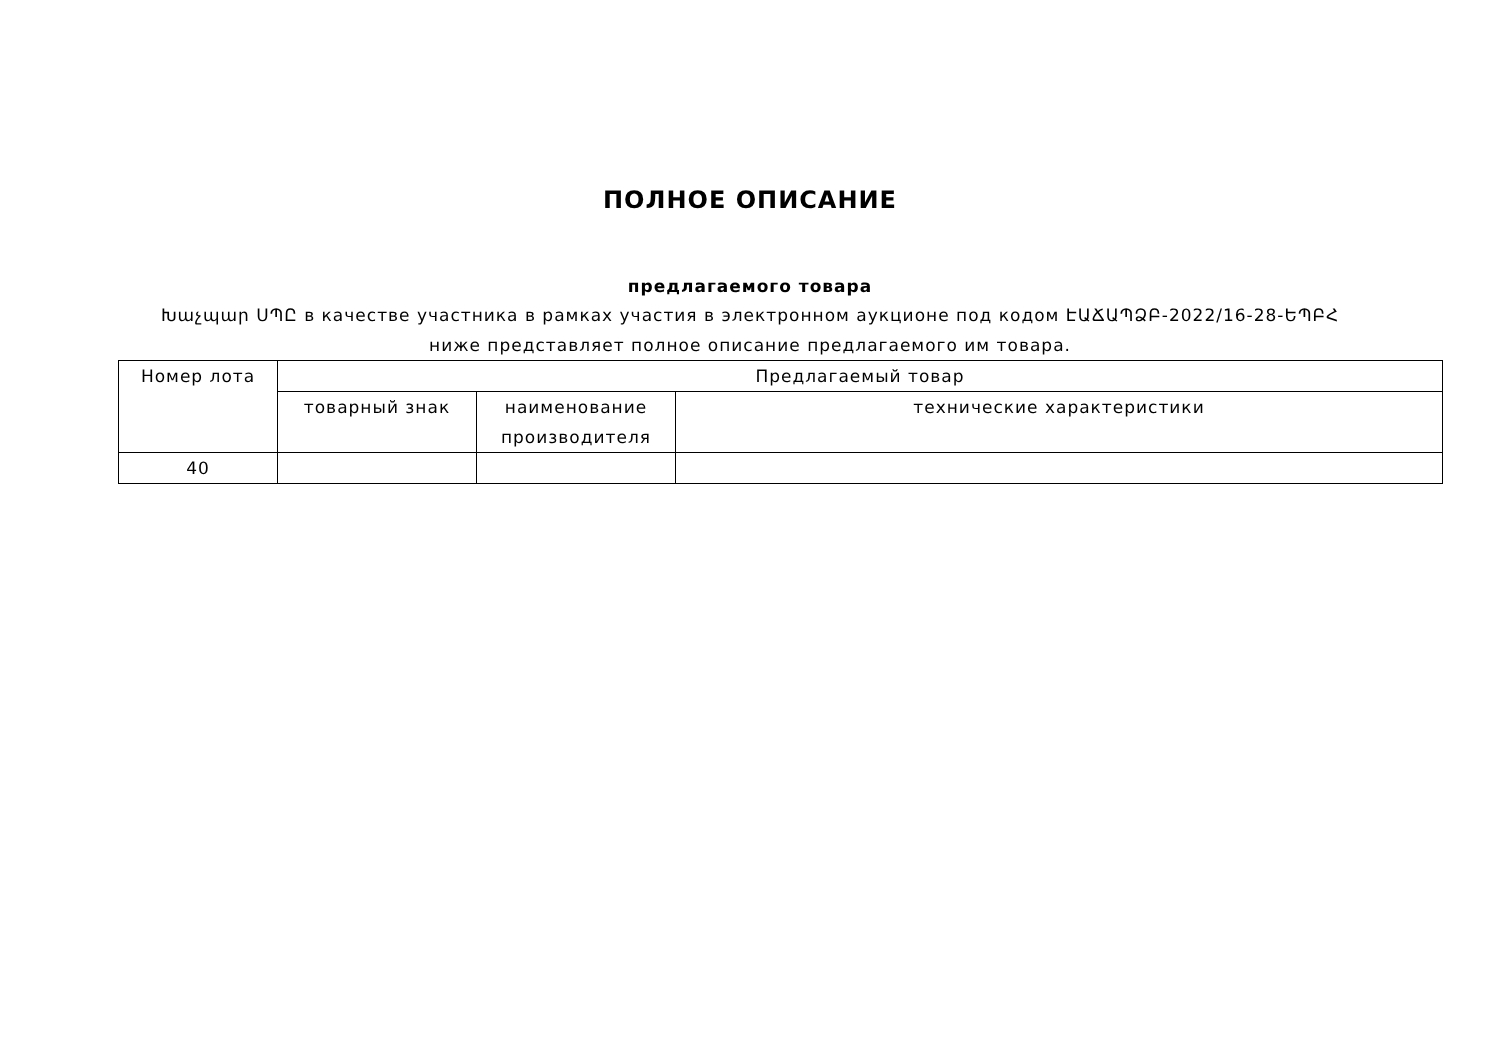ПОЛНОЕ ОПИСАНИЕ
предлагаемого товара
Խաչպար ՍՊԸ в качестве участника в рамках участия в электронном аукционе под кодом ԷԱՃԱՊՁԲ-2022/16-28-ԵՊԲՀ ниже представляет полное описание предлагаемого им товара.
| Номер лота | Предлагаемый товар | | |
| --- | --- | --- | --- |
| | товарный знак | наименование производителя | технические характеристики |
| 40 | | | |